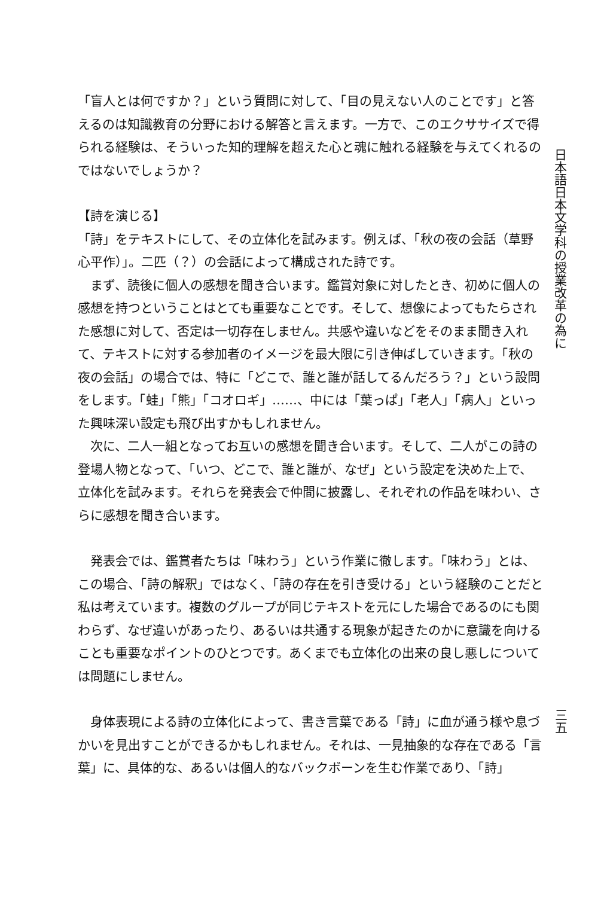「盲人とは何ですか？」という質問に対して、「目の見えない人のことです」と答えるのは知識教育の分野における解答と言えます。一方で、このエクササイズで得られる経験は、そういった知的理解を超えた心と魂に触れる経験を与えてくれるのではないでしょうか？
【詩を演じる】
「詩」をテキストにして、その立体化を試みます。例えば、「秋の夜の会話（草野心平作）」。二匹（？）の会話によって構成された詩です。
　まず、読後に個人の感想を聞き合います。鑑賞対象に対したとき、初めに個人の感想を持つということはとても重要なことです。そして、想像によってもたらされた感想に対して、否定は一切存在しません。共感や違いなどをそのまま聞き入れて、テキストに対する参加者のイメージを最大限に引き伸ばしていきます。「秋の夜の会話」の場合では、特に「どこで、誰と誰が話してるんだろう？」という設問をします。「蛙」「熊」「コオロギ」……、中には「葉っぱ」「老人」「病人」といった興味深い設定も飛び出すかもしれません。
　次に、二人一組となってお互いの感想を聞き合います。そして、二人がこの詩の登場人物となって、「いつ、どこで、誰と誰が、なぜ」という設定を決めた上で、立体化を試みます。それらを発表会で仲間に披露し、それぞれの作品を味わい、さらに感想を聞き合います。
　発表会では、鑑賞者たちは「味わう」という作業に徹します。「味わう」とは、この場合、「詩の解釈」ではなく、「詩の存在を引き受ける」という経験のことだと私は考えています。複数のグループが同じテキストを元にした場合であるのにも関わらず、なぜ違いがあったり、あるいは共通する現象が起きたのかに意識を向けることも重要なポイントのひとつです。あくまでも立体化の出来の良し悪しについては問題にしません。
　身体表現による詩の立体化によって、書き言葉である「詩」に血が通う様や息づかいを見出すことができるかもしれません。それは、一見抽象的な存在である「言葉」に、具体的な、あるいは個人的なバックボーンを生む作業であり、「詩」
日本語日本文学科の授業改革の為に
三五